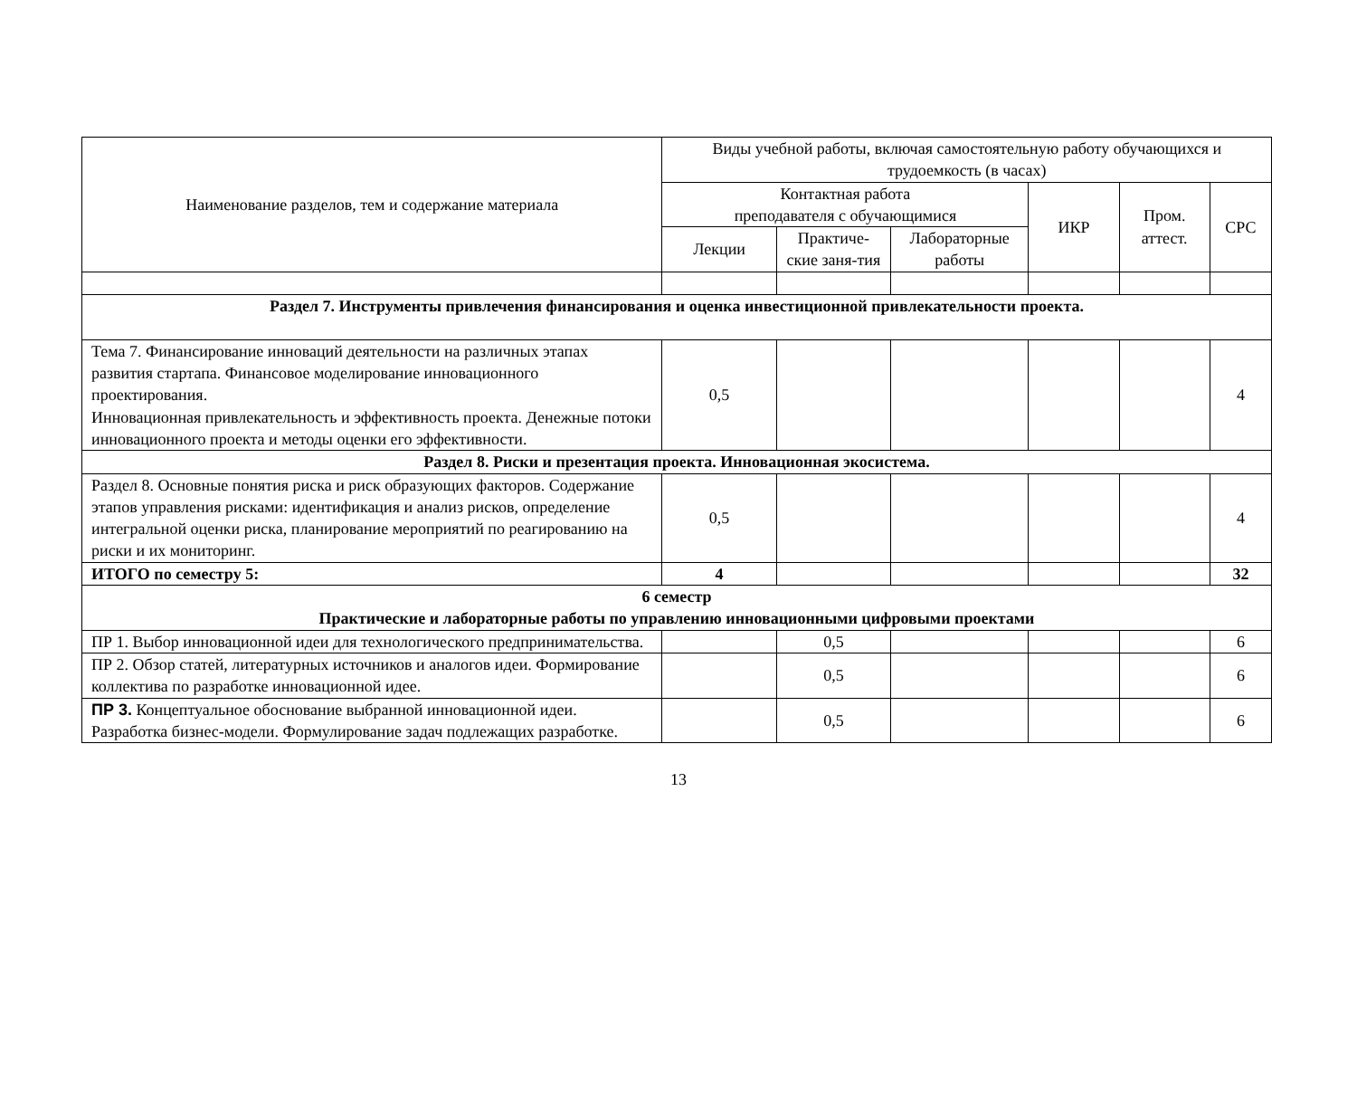| Наименование разделов, тем и содержание материала | Виды учебной работы, включая самостоятельную работу обучающихся и трудоемкость (в часах) | | | | | |
| --- | --- | --- | --- | --- | --- | --- |
| | Контактная работа преподавателя с обучающимися | | | ИКР | Пром. аттест. | СРС |
| | Лекции | Практиче-ские заня-тия | Лабораторные работы | | | |
| Раздел 7. Инструменты привлечения финансирования и оценка инвестиционной привлекательности проекта. | | | | | | |
| Тема 7. Финансирование инноваций деятельности на различных этапах развития стартапа. Финансовое моделирование инновационного проектирования. Инновационная привлекательность и эффективность проекта. Денежные потоки инновационного проекта и методы оценки его эффективности. | 0,5 | | | | | 4 |
| Раздел 8. Риски и презентация проекта. Инновационная экосистема. | | | | | | |
| Раздел 8. Основные понятия риска и риск образующих факторов. Содержание этапов управления рисками: идентификация и анализ рисков, определение интегральной оценки риска, планирование мероприятий по реагированию на риски и их мониторинг. | 0,5 | | | | | 4 |
| ИТОГО по семестру 5: | 4 | | | | | 32 |
| 6 семестр Практические и лабораторные работы по управлению инновационными цифровыми проектами | | | | | | |
| ПР 1. Выбор инновационной идеи для технологического предпринимательства. | | 0,5 | | | | 6 |
| ПР 2. Обзор статей, литературных источников и аналогов идеи. Формирование коллектива по разработке инновационной идее. | | 0,5 | | | | 6 |
| ПР 3. Концептуальное обоснование выбранной инновационной идеи. Разработка бизнес-модели. Формулирование задач подлежащих разработке. | | 0,5 | | | | 6 |
13